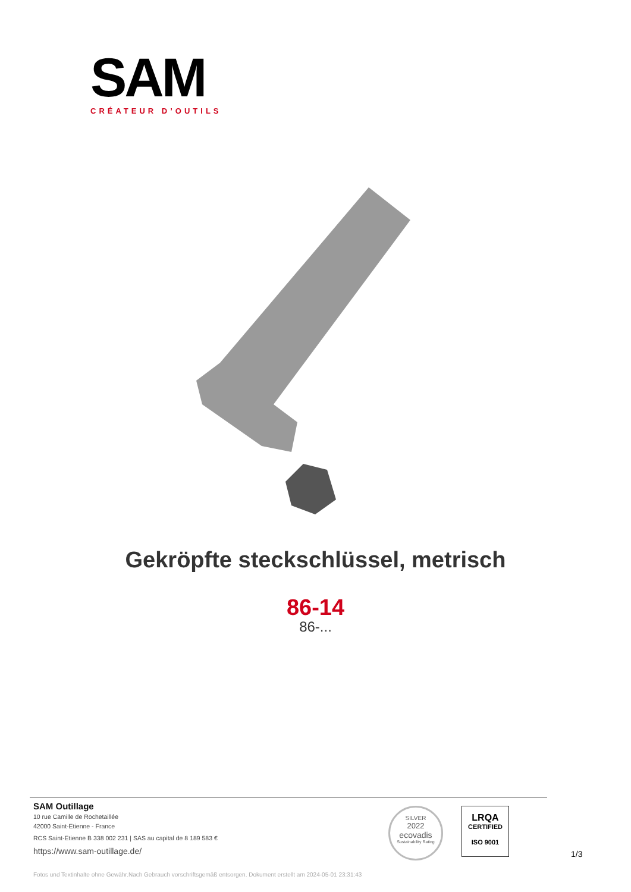SAM
CRÉATEUR D’OUTILS
Gekröpfte steckschlüssel, metrisch
86-14
86-...
SAM Outillage
10 rue Camille de Rochetaillée
42000 Saint-Etienne - France
RCS Saint-Etienne B 338 002 231 | SAS au capital de 8 189 583 €
https://www.sam-outillage.de/
SILVER
2022
ecovadis
Sustainability Rating
LRQA
CERTIFIED
ISO 9001
1/3
Fotos und Textinhalte ohne Gewähr.Nach Gebrauch vorschriftsgemäß entsorgen. Dokument erstellt am 2024-05-01 23:31:43